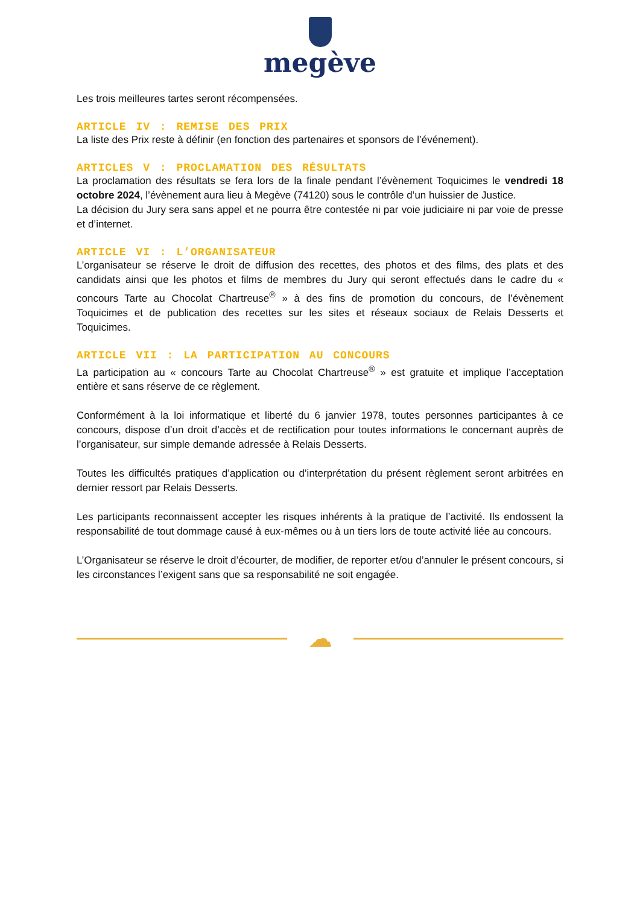megève
Les trois meilleures tartes seront récompensées.
ARTICLE IV : REMISE DES PRIX
La liste des Prix reste à définir (en fonction des partenaires et sponsors de l’événement).
ARTICLES V : PROCLAMATION DES RÉSULTATS
La proclamation des résultats se fera lors de la finale pendant l’évènement Toquicimes le vendredi 18 octobre 2024, l’évènement aura lieu à Megève (74120) sous le contrôle d’un huissier de Justice.
La décision du Jury sera sans appel et ne pourra être contestée ni par voie judiciaire ni par voie de presse et d’internet.
ARTICLE VI : L’ORGANISATEUR
L’organisateur se réserve le droit de diffusion des recettes, des photos et des films, des plats et des candidats ainsi que les photos et films de membres du Jury qui seront effectués dans le cadre du « concours Tarte au Chocolat Chartreuse<sup>®</sup> » à des fins de promotion du concours, de l’évènement Toquicimes et de publication des recettes sur les sites et réseaux sociaux de Relais Desserts et Toquicimes.
ARTICLE VII : LA PARTICIPATION AU CONCOURS
La participation au « concours Tarte au Chocolat Chartreuse<sup>®</sup> » est gratuite et implique l’acceptation entière et sans réserve de ce règlement.
Conformément à la loi informatique et liberté du 6 janvier 1978, toutes personnes participantes à ce concours, dispose d’un droit d’accès et de rectification pour toutes informations le concernant auprès de l’organisateur, sur simple demande adressée à Relais Desserts.
Toutes les difficultés pratiques d’application ou d’interprétation du présent règlement seront arbitrées en dernier ressort par Relais Desserts.
Les participants reconnaissent accepter les risques inhérents à la pratique de l’activité. Ils endossent la responsabilité de tout dommage causé à eux-mêmes ou à un tiers lors de toute activité liée au concours.
L’Organisateur se réserve le droit d’écourter, de modifier, de reporter et/ou d’annuler le présent concours, si les circonstances l’exigent sans que sa responsabilité ne soit engagée.
☁